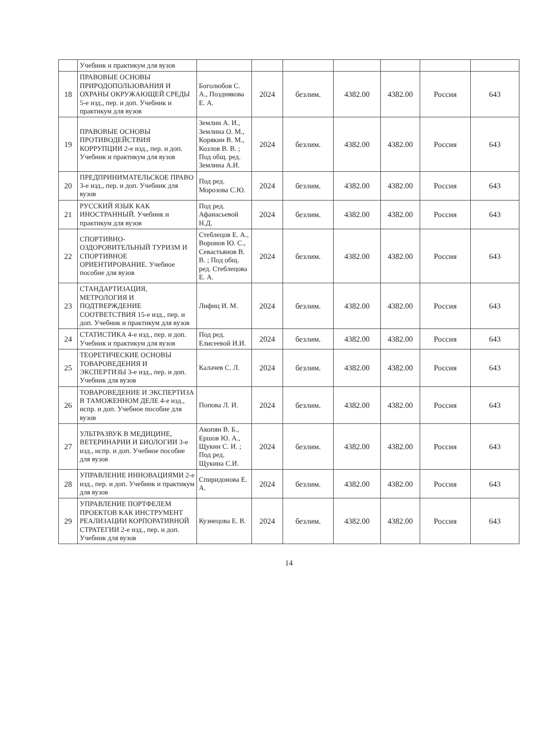| | Учебник и практикум для вузов | | | | | | | |
| 18 | ПРАВОВЫЕ ОСНОВЫ ПРИРОДОПОЛЬЗОВАНИЯ И ОХРАНЫ ОКРУЖАЮЩЕЙ СРЕДЫ 5-е изд., пер. и доп. Учебник и практикум для вузов | Боголюбов С. А., Позднякова Е. А. | 2024 | безлим. | 4382.00 | 4382.00 | Россия | 643 |
| 19 | ПРАВОВЫЕ ОСНОВЫ ПРОТИВОДЕЙСТВИЯ КОРРУПЦИИ 2-е изд., пер. и доп. Учебник и практикум для вузов | Землин А. И., Землина О. М., Корякин В. М., Козлов В. В. ; Под общ. ред. Землина А.И. | 2024 | безлим. | 4382.00 | 4382.00 | Россия | 643 |
| 20 | ПРЕДПРИНИМАТЕЛЬСКОЕ ПРАВО 3-е изд., пер. и доп. Учебник для вузов | Под ред. Морозова С.Ю. | 2024 | безлим. | 4382.00 | 4382.00 | Россия | 643 |
| 21 | РУССКИЙ ЯЗЫК КАК ИНОСТРАННЫЙ. Учебник и практикум для вузов | Под ред. Афанасьевой Н.Д. | 2024 | безлим. | 4382.00 | 4382.00 | Россия | 643 |
| 22 | СПОРТИВНО-ОЗДОРОВИТЕЛЬНЫЙ ТУРИЗМ И СПОРТИВНОЕ ОРИЕНТИРОВАНИЕ. Учебное пособие для вузов | Стеблецов Е. А., Воронов Ю. С., Севастьянов В. В. ; Под общ. ред. Стеблецова Е. А. | 2024 | безлим. | 4382.00 | 4382.00 | Россия | 643 |
| 23 | СТАНДАРТИЗАЦИЯ, МЕТРОЛОГИЯ И ПОДТВЕРЖДЕНИЕ СООТВЕТСТВИЯ 15-е изд., пер. и доп. Учебник и практикум для вузов | Лифиц И. М. | 2024 | безлим. | 4382.00 | 4382.00 | Россия | 643 |
| 24 | СТАТИСТИКА 4-е изд., пер. и доп. Учебник и практикум для вузов | Под ред. Елисеевой И.И. | 2024 | безлим. | 4382.00 | 4382.00 | Россия | 643 |
| 25 | ТЕОРЕТИЧЕСКИЕ ОСНОВЫ ТОВАРОВЕДЕНИЯ И ЭКСПЕРТИЗЫ 3-е изд., пер. и доп. Учебник для вузов | Калачев С. Л. | 2024 | безлим. | 4382.00 | 4382.00 | Россия | 643 |
| 26 | ТОВАРОВЕДЕНИЕ И ЭКСПЕРТИЗА В ТАМОЖЕННОМ ДЕЛЕ 4-е изд., испр. и доп. Учебное пособие для вузов | Попова Л. И. | 2024 | безлим. | 4382.00 | 4382.00 | Россия | 643 |
| 27 | УЛЬТРАЗВУК В МЕДИЦИНЕ, ВЕТЕРИНАРИИ И БИОЛОГИИ 3-е изд., испр. и доп. Учебное пособие для вузов | Акопян В. Б., Ершов Ю. А., Щукин С. И. ; Под ред. Щукина С.И. | 2024 | безлим. | 4382.00 | 4382.00 | Россия | 643 |
| 28 | УПРАВЛЕНИЕ ИННОВАЦИЯМИ 2-е изд., пер. и доп. Учебник и практикум для вузов | Спиридонова Е. А. | 2024 | безлим. | 4382.00 | 4382.00 | Россия | 643 |
| 29 | УПРАВЛЕНИЕ ПОРТФЕЛЕМ ПРОЕКТОВ КАК ИНСТРУМЕНТ РЕАЛИЗАЦИИ КОРПОРАТИВНОЙ СТРАТЕГИИ 2-е изд., пер. и доп. Учебник для вузов | Кузнецова Е. В. | 2024 | безлим. | 4382.00 | 4382.00 | Россия | 643 |
14